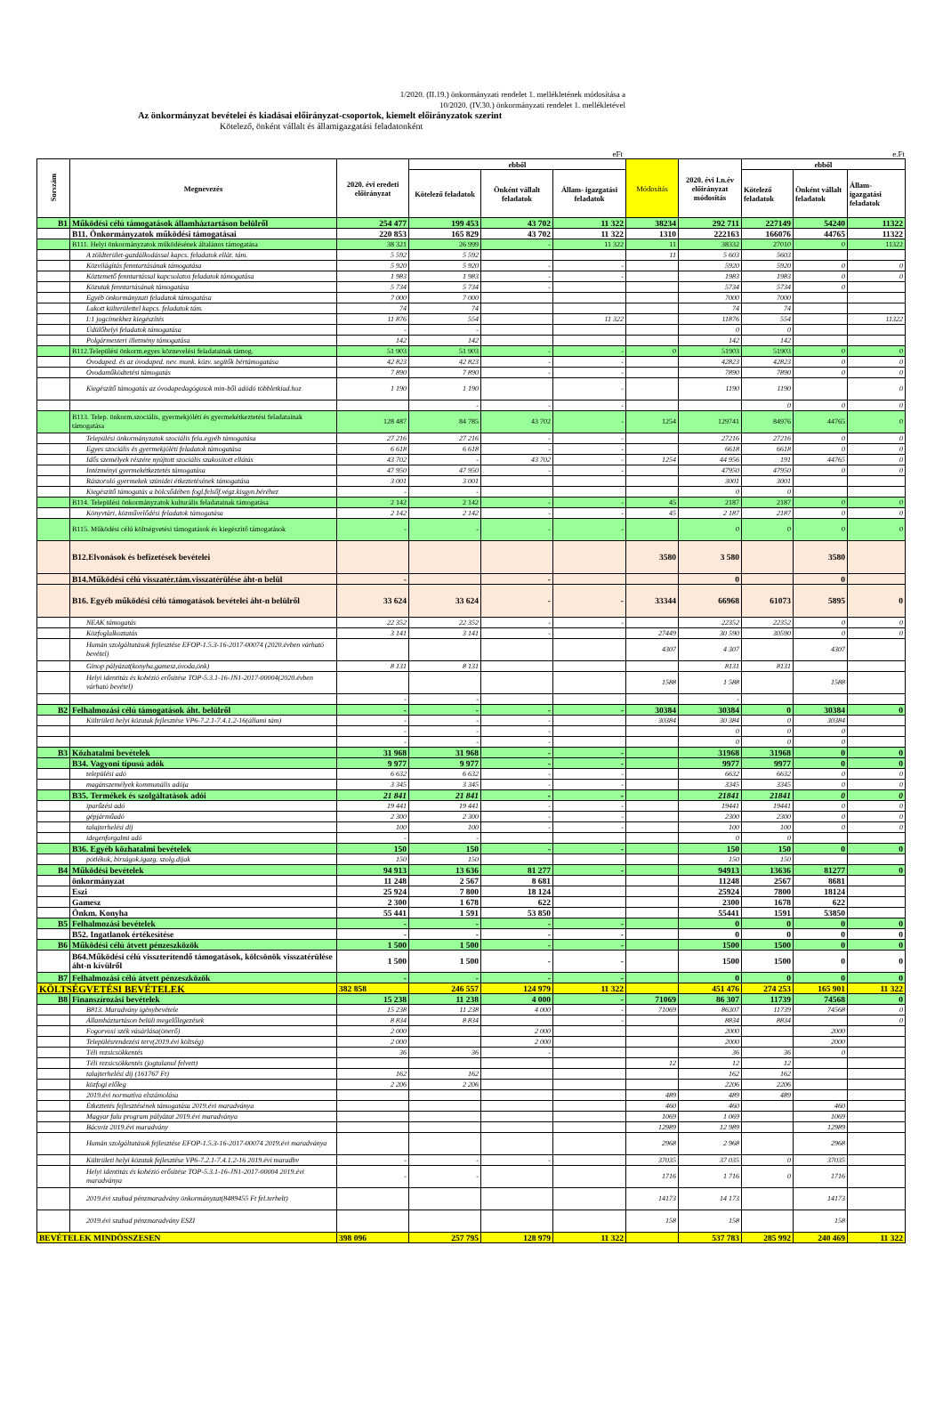1/2020. (II.19.) önkormányzati rendelet 1. mellékletének módosítása a
10/2020. (IV.30.) önkormányzati rendelet 1. mellékletével
Az önkormányzat bevételei és kiadásai előirányzat-csoportok, kiemelt előirányzatok szerint
Kötelező, önként vállalt és államigazgatási feladatonként
eFt e.Ft
| Sorszám | Megnevezés | 2020. évi eredeti előirányzat | ebből | | | Módosítás | 2020. évi I.n.év előirányzat módosítás | ebből | | |
| --- | --- | --- | --- | --- | --- | --- | --- | --- | --- | --- |
| | | | Kötelező feladatok | Önként vállalt feladatok | Állam- igazgatási feladatok | | | Kötelező feladatok | Önként vállalt feladatok | Állam- igazgatási feladatok |
| B1 | Működési célú támogatások államháztartáson belülről | 254 477 | 199 453 | 43 702 | 11 322 | 38234 | 292 711 | 227149 | 54240 | 11322 |
| | B11. Önkormányzatok működési támogatásai | 220 853 | 165 829 | 43 702 | 11 322 | 1310 | 222163 | 166076 | 44765 | 11322 |
| | B111. Helyi önkormányzatok működésének általános támogatása | 38 321 | 26 999 | - | 11 322 | 11 | 38332 | 27010 | 0 | 11322 |
| | A zöldterület-gazdálkodással kapcs. feladatok ellát. tám. | 5 592 | 5 592 | | | 11 | 5 603 | 5603 | | |
| | Közvilágítás fenntartásának támogatása | 5 920 | 5 920 | - | - | | 5920 | 5920 | 0 | 0 |
| | Köztemető fenntartással kapcsolatos feladatok támogatása | 1 983 | 1 983 | - | - | | 1983 | 1983 | 0 | 0 |
| | Közutak fenntartásának támogatása | 5 734 | 5 734 | - | | | 5734 | 5734 | 0 | |
| | Egyéb önkormányzati feladatok támogatása | 7 000 | 7 000 | | | | 7000 | 7000 | | |
| | Lakott külterülettel kapcs. feladatok tám. | 74 | 74 | | | | 74 | 74 | | |
| | I:1 jogcímekhez kiegészítés | 11 876 | 554 | | 11 322 | | 11876 | 554 | | 11322 |
| | Üdülőhelyi feladatok támogatása | - | - | | | | 0 | 0 | | |
| | Polgármesteri illetmény támogatása | 142 | 142 | | | | 142 | 142 | | |
| | B112.Települési önkorm.egyes köznevelési feladatainak támog. | 51 903 | 51 903 | - | - | 0 | 51903 | 51903 | 0 | 0 |
| | Óvodaped. és az óvodaped. nev. munk. közv. segítők bértámogatása | 42 823 | 42 823 | - | - | | 42823 | 42823 | 0 | 0 |
| | Óvodaműködtetési támogatás | 7 890 | 7 890 | - | - | | 7890 | 7890 | 0 | 0 |
| | Kiegészítő támogatás az óvodapedagógusok min-ből adódó többletkiad.hoz | 1 190 | 1 190 | | - | | 1190 | 1190 | | 0 |
| | | | - | - | - | | | 0 | 0 | 0 |
| | B113. Telep. önkorm.szociális, gyermekjóléti és gyermekétkeztetési feladatainak támogatása | 128 487 | 84 785 | 43 702 | - | 1254 | 129741 | 84976 | 44765 | 0 |
| | Települési önkormányzatok szociális fela.egyéb támogatása | 27 216 | 27 216 | - | - | | 27216 | 27216 | 0 | 0 |
| | Egyes szociális és gyermekjóléti feladatok támogatása | 6 618 | 6 618 | - | - | | 6618 | 6618 | 0 | 0 |
| | Idős személyek részére nyújtott szociális szakosított ellátás | 43 702 | - | 43 702 | - | 1254 | 44 956 | 191 | 44765 | 0 |
| | Intézményi gyermekétkeztetés támogatása | 47 950 | 47 950 | - | - | | 47950 | 47950 | 0 | 0 |
| | Rászoruló gyermekek szünidei étkeztetésének támogatása | 3 001 | 3 001 | | | | 3001 | 3001 | | |
| | Kiegészítő támogatás a bölcsődében fogl.felsőf.végz.kisgyn.béréhez | - | - | | | | 0 | 0 | | |
| | B114. Települési önkormányzatok kulturális feladatainak támogatása | 2 142 | 2 142 | - | - | 45 | 2187 | 2187 | 0 | 0 |
| | Könyvtári, közművelődési feladatok támogatása | 2 142 | 2 142 | - | - | 45 | 2 187 | 2187 | 0 | 0 |
| | B115. Működési célú költségvetési támogatások és kiegészítő támogatások | - | - | - | - | | 0 | 0 | 0 | 0 |
| | B12.Elvonások és befizetések bevételei | | | | | 3580 | 3 580 | | 3580 | |
| | B14.Működési célú visszatér.tám.visszatérülése áht-n belül | - | | - | | | 0 | | 0 | |
| | B16. Egyéb működési célú támogatások bevételei áht-n belülről | 33 624 | 33 624 | - | - | 33344 | 66968 | 61073 | 5895 | 0 |
| | NEAK támogatás | 22 352 | 22 352 | - | - | | 22352 | 22352 | 0 | 0 |
| | Közfoglalkoztatás | 3 141 | 3 141 | - | | 27449 | 30 590 | 30590 | 0 | 0 |
| | Humán szolgáltatások fejlesztése EFOP-1.5.3-16-2017-00074 (2020.évben várható bevétel) | | | | | 4307 | 4 307 | | 4307 | |
| | Ginop pályázat(konyha,gamesz,óvoda,önk) | 8 131 | 8 131 | | | | 8131 | 8131 | | |
| | Helyi identitás és kohézió erősítése TOP-5.3.1-16-JN1-2017-00004(2020.évben várható bevétel) | | | | | 1588 | 1 588 | | 1588 | |
| | | - | - | | | | - | | | |
| B2 | Felhalmozási célú támogatások áht. belülről | - | - | - | - | 30384 | 30384 | 0 | 30384 | 0 |
| | Kültrületi helyi közutak fejlesztése VP6-7.2.1-7.4.1.2-16(állami tám) | - | - | - | | 30384 | 30 384 | 0 | 30384 | |
| | | - | - | - | | | 0 | 0 | 0 | |
| | | - | - | - | | | 0 | 0 | 0 | |
| B3 | Közhatalmi bevételek | 31 968 | 31 968 | - | - | | 31968 | 31968 | 0 | 0 |
| | B34. Vagyoni típusú adók | 9 977 | 9 977 | - | - | | 9977 | 9977 | 0 | 0 |
| | települési adó | 6 632 | 6 632 | - | - | | 6632 | 6632 | 0 | 0 |
| | magánszemélyek kommunális adója | 3 345 | 3 345 | - | - | | 3345 | 3345 | 0 | 0 |
| | B35. Termékek és szolgáltatások adói | 21 841 | 21 841 | - | - | | 21841 | 21841 | 0 | 0 |
| | iparűzési adó | 19 441 | 19 441 | - | - | | 19441 | 19441 | 0 | 0 |
| | gépjárműadó | 2 300 | 2 300 | - | - | | 2300 | 2300 | 0 | 0 |
| | talajterhelési díj | 100 | 100 | - | - | | 100 | 100 | 0 | 0 |
| | idegenforgalmi adó | - | - | | | | 0 | 0 | | |
| | B36. Egyéb közhatalmi bevételek | 150 | 150 | - | - | | 150 | 150 | 0 | 0 |
| | pótlékok, bírságok,igazg. szolg.díjak | 150 | 150 | | | | 150 | 150 | | |
| B4 | Működési bevételek | 94 913 | 13 636 | 81 277 | - | | 94913 | 13636 | 81277 | 0 |
| | önkormányzat | 11 248 | 2 567 | 8 681 | | | 11248 | 2567 | 8681 | |
| | Eszi | 25 924 | 7 800 | 18 124 | | | 25924 | 7800 | 18124 | |
| | Gamesz | 2 300 | 1 678 | 622 | | | 2300 | 1678 | 622 | |
| | Önkm. Konyha | 55 441 | 1 591 | 53 850 | | | 55441 | 1591 | 53850 | |
| B5 | Felhalmozási bevételek | - | - | - | - | | 0 | 0 | 0 | 0 |
| | B52. Ingatlanok értékesítése | - | - | - | - | | 0 | 0 | 0 | 0 |
| B6 | Működési célú átvett pénzeszközök | 1 500 | 1 500 | - | - | | 1500 | 1500 | 0 | 0 |
| | B64.Működési célú visszterítendő támogatások, kölcsönök visszatérülése áht-n kívülről | 1 500 | 1 500 | - | - | | 1500 | 1500 | 0 | 0 |
| B7 | Felhalmozási célú átvett pénzeszközök | - | - | - | - | | 0 | 0 | 0 | 0 |
| KÖLTSÉGVETÉSI BEVÉTELEK | | 382 858 | 246 557 | 124 979 | 11 322 | | 451 476 | 274 253 | 165 901 | 11 322 |
| B8 | Finanszírozási bevételek | 15 238 | 11 238 | 4 000 | - | 71069 | 86 307 | 11739 | 74568 | 0 |
| | B813. Maradvány igénybevétele | 15 238 | 11 238 | 4 000 | - | 71069 | 86307 | 11739 | 74568 | 0 |
| | Államháztartáson belüli megelőlegezések | 8 834 | 8 834 | | - | | 8834 | 8834 | | 0 |
| | Fogorvosi szék vásárlása(önerő) | 2 000 | | 2 000 | | | 2000 | | 2000 | |
| | Településrendezési terv(2019.évi költség) | 2 000 | | 2 000 | | | 2000 | | 2000 | |
| | Téli rezsicsökkentés | 36 | 36 | - | | | 36 | 36 | 0 | |
| | Téli rezsicsökkentés (jogtalanul felvett) | | | | | 12 | 12 | 12 | | |
| | talajterhelési díj (161767 Ft) | 162 | 162 | | | | 162 | 162 | | |
| | közfogi előleg | 2 206 | 2 206 | | | | 2206 | 2206 | | |
| | 2019.évi normatíva elszámolása | | | | | 489 | 489 | 489 | | |
| | Étkeztetés fejlesztésének támogatása 2019.évi maradványa | | | | | 460 | 460 | | 460 | |
| | Magyar falu program pályázat 2019.évi maradványa | | | | | 1069 | 1 069 | | 1069 | |
| | Bácsvíz 2019.évi maradvány | | | | | 12989 | 12 989 | | 12989 | |
| | Humán szolgáltatások fejlesztése EFOP-1.5.3-16-2017-00074 2019.évi maradványa | | | | | 2968 | 2 968 | | 2968 | |
| | Kültrületi helyi közutak fejlesztése VP6-7.2.1-7.4.1.2-16 2019.évi maradbv | - | - | - | | 37035 | 37 035 | 0 | 37035 | |
| | Helyi identitás és kohézió erősítése TOP-5.3.1-16-JN1-2017-00004 2019.évi maradványa | - | - | | | 1716 | 1 716 | 0 | 1716 | |
| | 2019.évi szabad pénzmaradvány önkormányzat(8489455 Ft fel.terhelt) | | | | | 14173 | 14 173 | | 14173 | |
| | 2019.évi szabad pénzmaradvány ESZI | | | | | 158 | 158 | | 158 | |
| BEVÉTELEK MINDÖSSZESEN | | 398 096 | 257 795 | 128 979 | 11 322 | | 537 783 | 285 992 | 240 469 | 11 322 |